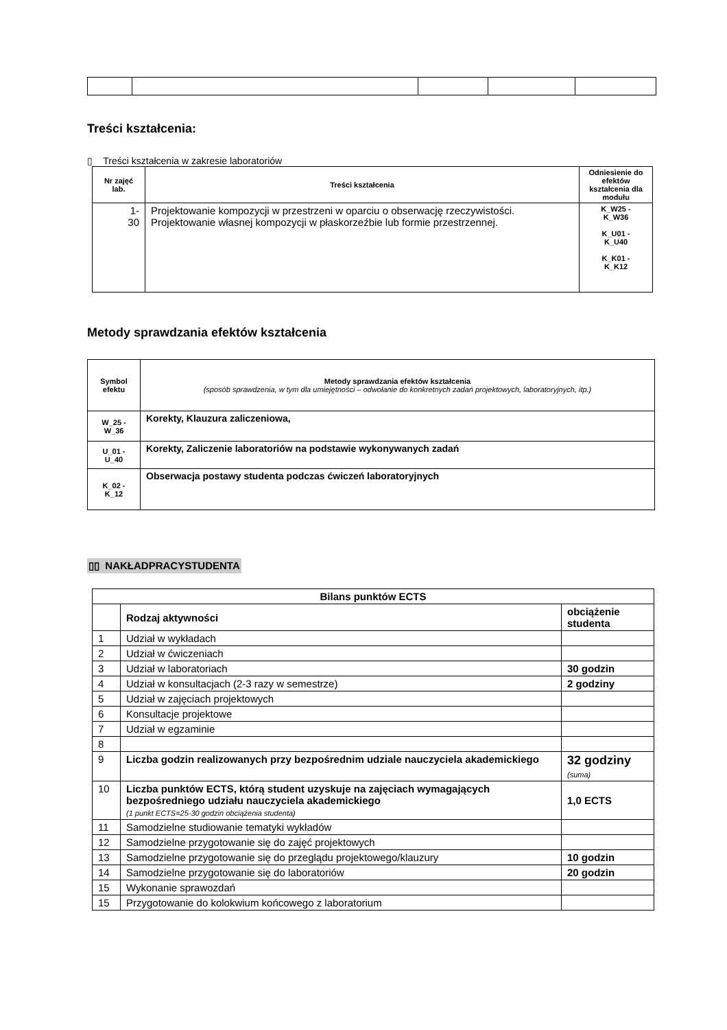Treści kształcenia:
▯ Treści kształcenia w zakresie laboratoriów
| Nr zajęć lab. | Treści kształcenia | Odniesienie do efektów kształcenia dla modułu |
| --- | --- | --- |
| 1- 30 | Projektowanie kompozycji w przestrzeni w oparciu o obserwację rzeczywistości. Projektowanie własnej kompozycji w płaskorzeźbie lub formie przestrzennej. | K_W25 - K_W36 K_U01 - K_U40 K_K01 - K_K12 |
Metody sprawdzania efektów kształcenia
| Symbol efektu | Metody sprawdzania efektów kształcenia (sposób sprawdzenia, w tym dla umiejętności – odwołanie do konkretnych zadań projektowych, laboratoryjnych, itp.) |
| --- | --- |
| W_25 - W_36 | Korekty, Klauzura zaliczeniowa, |
| U_01 - U_40 | Korekty, Zaliczenie laboratoriów na podstawie wykonywanych zadań |
| K_02 - K_12 | Obserwacja postawy studenta podczas ćwiczeń laboratoryjnych |
▯▯ NAKŁADPRACYSTUDENTA
| Bilans punktów ECTS | | |
| | Rodzaj aktywności | obciążenie studenta |
| 1 | Udział w wykładach | |
| 2 | Udział w ćwiczeniach | |
| 3 | Udział w laboratoriach | 30 godzin |
| 4 | Udział w konsultacjach (2-3 razy w semestrze) | 2 godziny |
| 5 | Udział w zajęciach projektowych | |
| 6 | Konsultacje projektowe | |
| 7 | Udział w egzaminie | |
| 8 | | |
| 9 | Liczba godzin realizowanych przy bezpośrednim udziale nauczyciela akademickiego | 32 godziny (suma) |
| 10 | Liczba punktów ECTS, którą student uzyskuje na zajęciach wymagających bezpośredniego udziału nauczyciela akademickiego (1 punkt ECTS=25-30 godzin obciążenia studenta) | 1,0 ECTS |
| 11 | Samodzielne studiowanie tematyki wykładów | |
| 12 | Samodzielne przygotowanie się do zajęć projektowych | |
| 13 | Samodzielne przygotowanie się do przeglądu projektowego/klauzury | 10 godzin |
| 14 | Samodzielne przygotowanie się do laboratoriów | 20 godzin |
| 15 | Wykonanie sprawozdań | |
| 15 | Przygotowanie do kolokwium końcowego z laboratorium | |